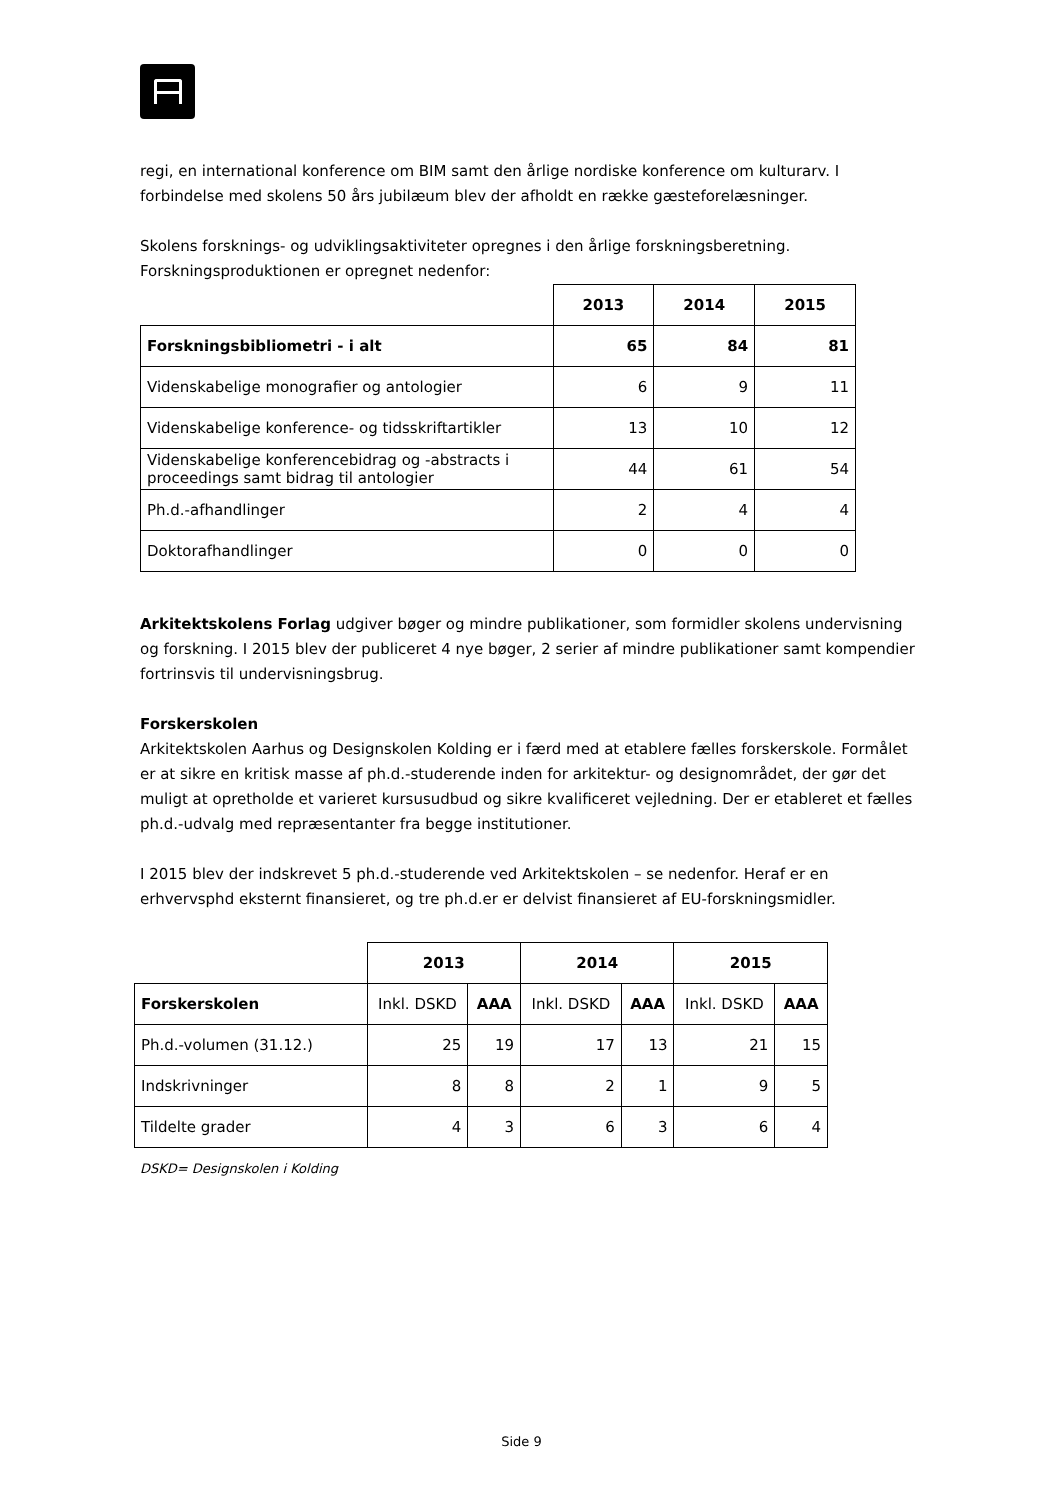regi, en international konference om BIM samt den årlige nordiske konference om kulturarv. I forbindelse med skolens 50 års jubilæum blev der afholdt en række gæsteforelæsninger.
Skolens forsknings- og udviklingsaktiviteter opregnes i den årlige forskningsberetning. Forskningsproduktionen er opregnet nedenfor:
| | 2013 | 2014 | 2015 |
| --- | --- | --- | --- |
| Forskningsbibliometri - i alt | 65 | 84 | 81 |
| Videnskabelige monografier og antologier | 6 | 9 | 11 |
| Videnskabelige konference- og tidsskriftartikler | 13 | 10 | 12 |
| Videnskabelige konferencebidrag og -abstracts i proceedings samt bidrag til antologier | 44 | 61 | 54 |
| Ph.d.-afhandlinger | 2 | 4 | 4 |
| Doktorafhandlinger | 0 | 0 | 0 |
Arkitektskolens Forlag udgiver bøger og mindre publikationer, som formidler skolens undervisning og forskning. I 2015 blev der publiceret 4 nye bøger, 2 serier af mindre publikationer samt kompendier fortrinsvis til undervisningsbrug.
Forskerskolen
Arkitektskolen Aarhus og Designskolen Kolding er i færd med at etablere fælles forskerskole. Formålet er at sikre en kritisk masse af ph.d.-studerende inden for arkitektur- og designområdet, der gør det muligt at opretholde et varieret kursusudbud og sikre kvalificeret vejledning. Der er etableret et fælles ph.d.-udvalg med repræsentanter fra begge institutioner.
I 2015 blev der indskrevet 5 ph.d.-studerende ved Arkitektskolen – se nedenfor. Heraf er en erhvervsphd eksternt finansieret, og tre ph.d.er er delvist finansieret af EU-forskningsmidler.
| | 2013 | | 2014 | | 2015 | |
| --- | --- | --- | --- | --- | --- | --- |
| Forskerskolen | Inkl. DSKD | AAA | Inkl. DSKD | AAA | Inkl. DSKD | AAA |
| Ph.d.-volumen (31.12.) | 25 | 19 | 17 | 13 | 21 | 15 |
| Indskrivninger | 8 | 8 | 2 | 1 | 9 | 5 |
| Tildelte grader | 4 | 3 | 6 | 3 | 6 | 4 |
DSKD= Designskolen i Kolding
Side 9